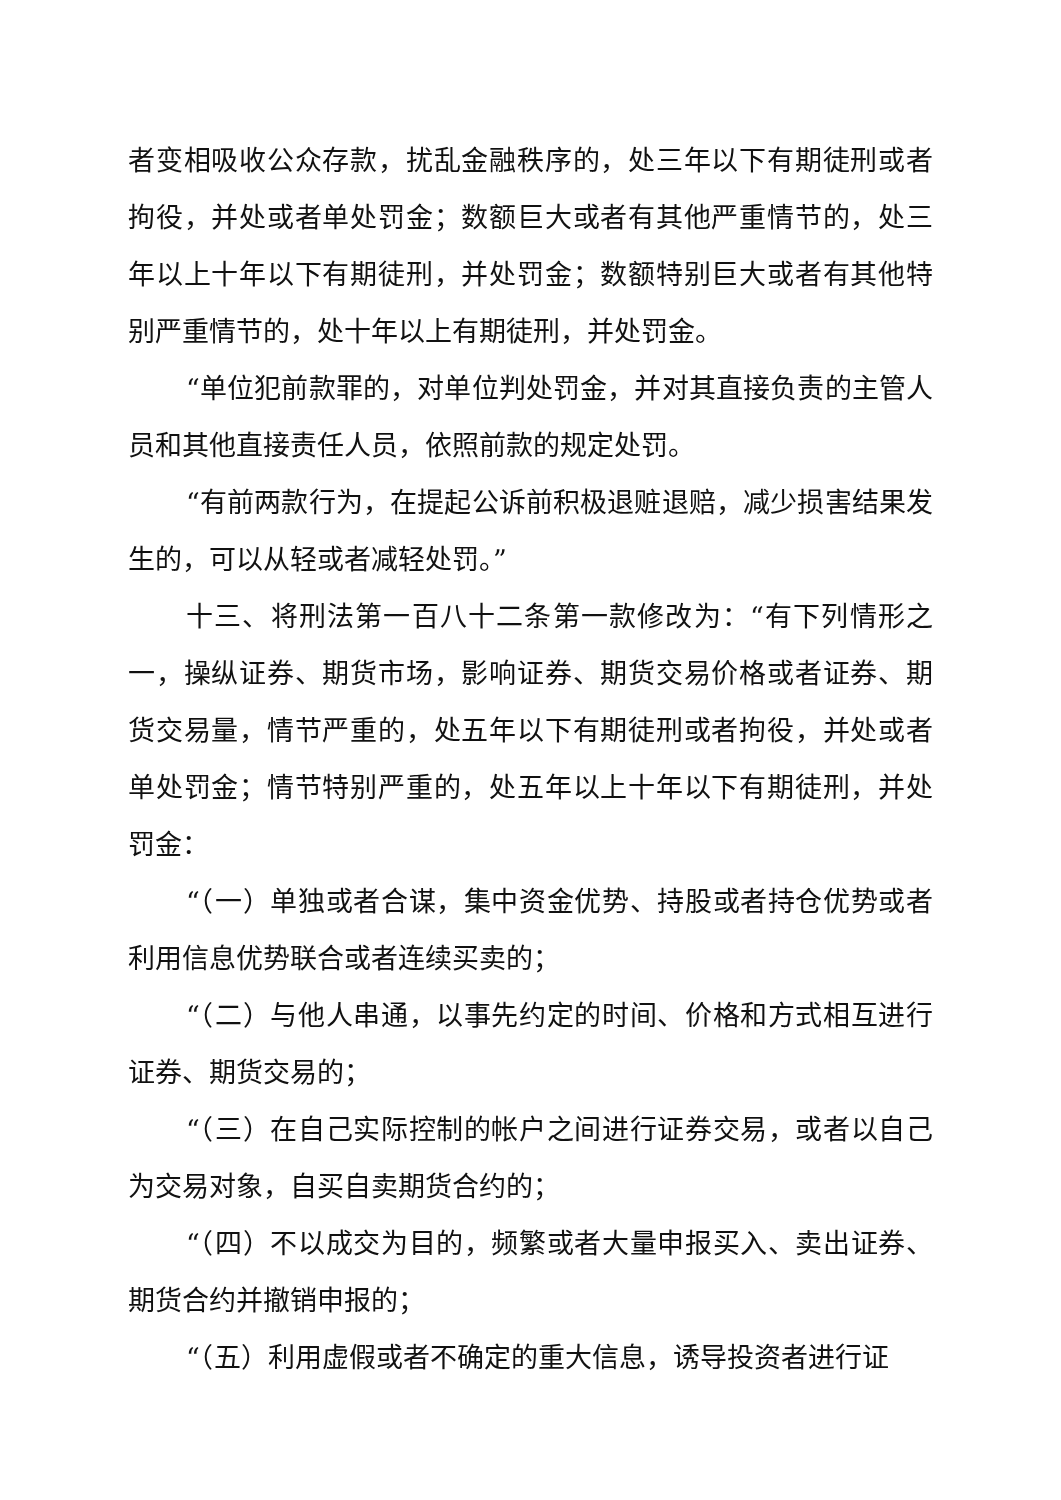者变相吸收公众存款，扰乱金融秩序的，处三年以下有期徒刑或者拘役，并处或者单处罚金；数额巨大或者有其他严重情节的，处三年以上十年以下有期徒刑，并处罚金；数额特别巨大或者有其他特别严重情节的，处十年以上有期徒刑，并处罚金。
“单位犯前款罪的，对单位判处罚金，并对其直接负责的主管人员和其他直接责任人员，依照前款的规定处罚。
“有前两款行为，在提起公诉前积极退赃退赔，减少损害结果发生的，可以从轻或者减轻处罚。”
十三、将刑法第一百八十二条第一款修改为：“有下列情形之一，操纵证券、期货市场，影响证券、期货交易价格或者证券、期货交易量，情节严重的，处五年以下有期徒刑或者拘役，并处或者单处罚金；情节特别严重的，处五年以上十年以下有期徒刑，并处罚金：
“（一）单独或者合谋，集中资金优势、持股或者持仓优势或者利用信息优势联合或者连续买卖的；
“（二）与他人串通，以事先约定的时间、价格和方式相互进行证券、期货交易的；
“（三）在自己实际控制的帐户之间进行证券交易，或者以自己为交易对象，自买自卖期货合约的；
“（四）不以成交为目的，频繁或者大量申报买入、卖出证券、期货合约并撤销申报的；
“（五）利用虚假或者不确定的重大信息，诱导投资者进行证